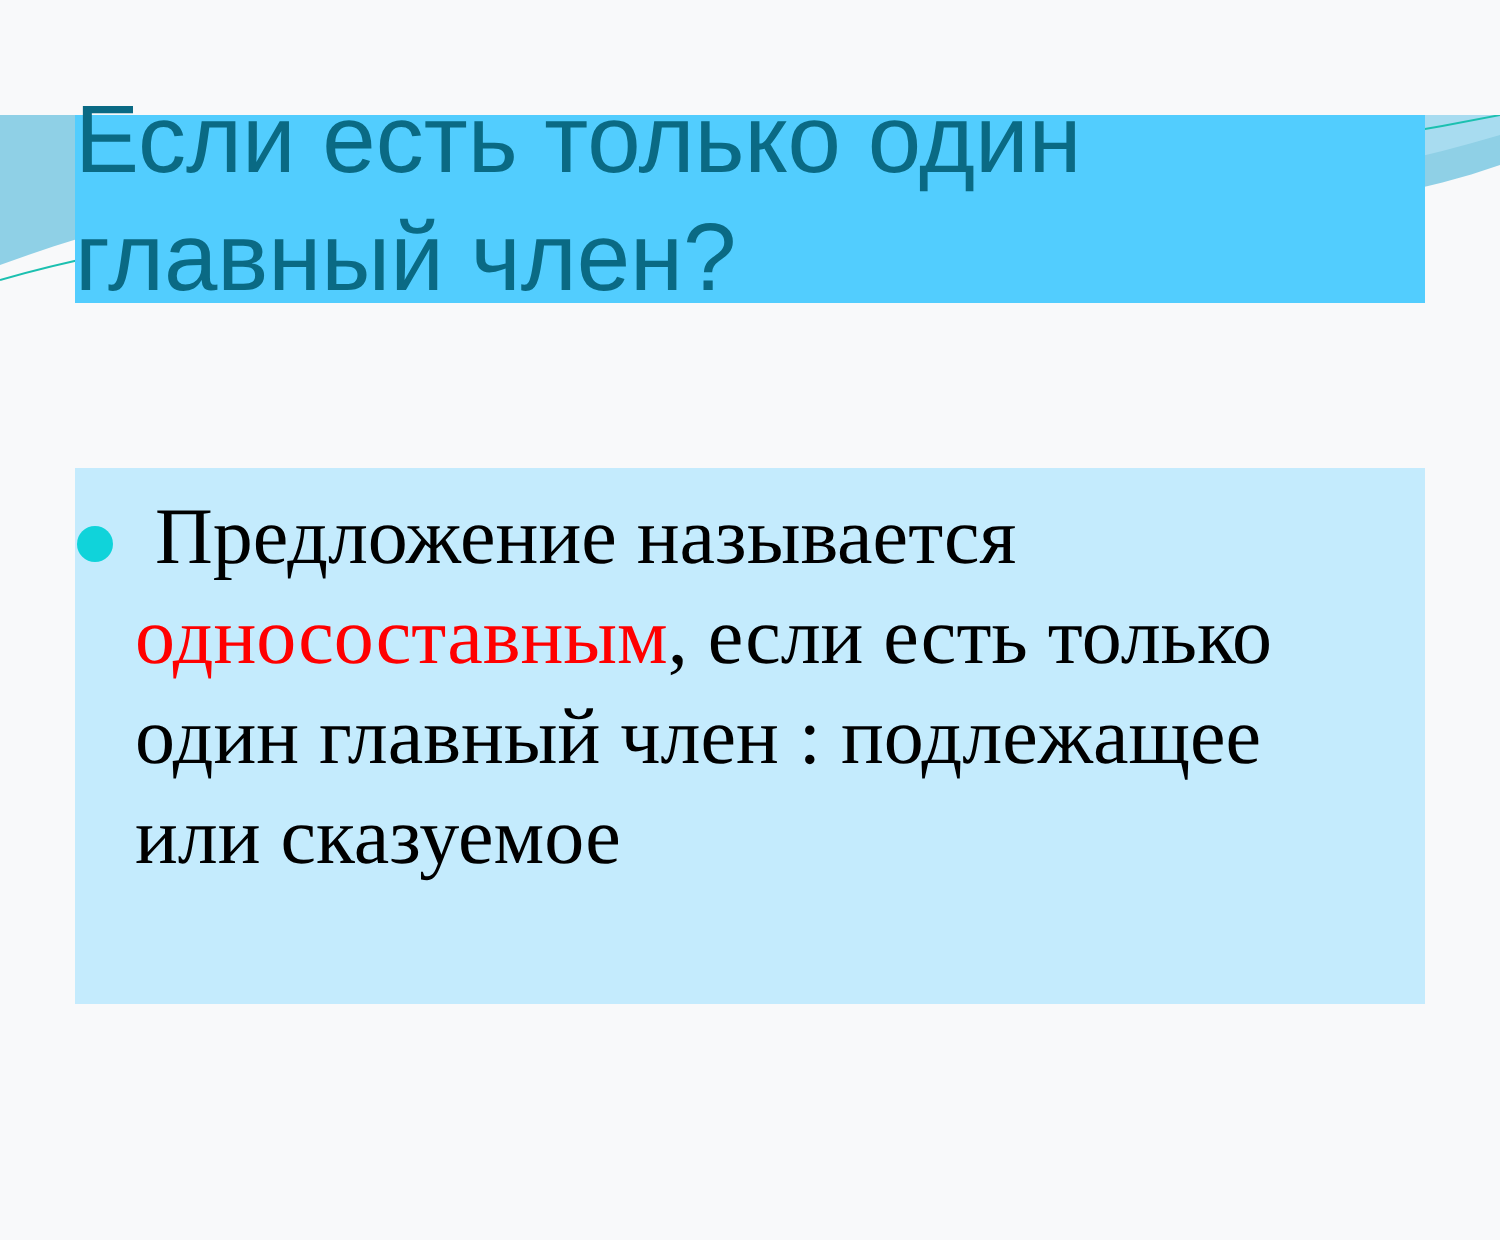Если есть только один главный член?
Предложение называется односоставным, если есть только один главный член : подлежащее или сказуемое